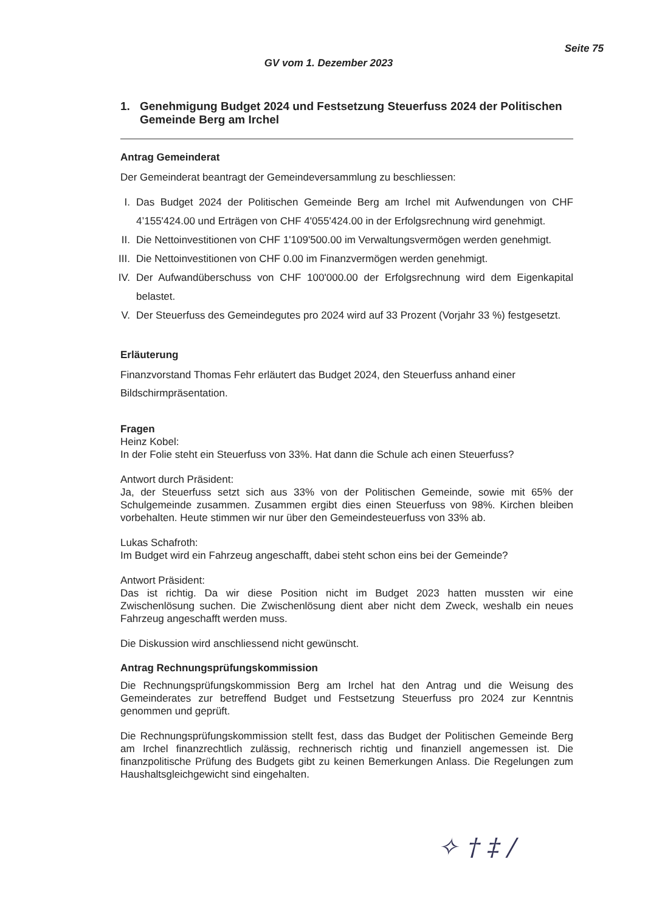Seite 75
GV vom 1. Dezember 2023
1. Genehmigung Budget 2024 und Festsetzung Steuerfuss 2024 der Politischen Gemeinde Berg am Irchel
Antrag Gemeinderat
Der Gemeinderat beantragt der Gemeindeversammlung zu beschliessen:
I. Das Budget 2024 der Politischen Gemeinde Berg am Irchel mit Aufwendungen von CHF 4’155'424.00 und Erträgen von CHF 4'055'424.00 in der Erfolgsrechnung wird genehmigt.
II.
Die Nettoinvestitionen von CHF 1'109'500.00 im Verwaltungsvermögen werden genehmigt.
III.
Die Nettoinvestitionen von CHF 0.00 im Finanzvermögen werden genehmigt.
IV.
Der Aufwandüberschuss von CHF 100'000.00 der Erfolgsrechnung wird dem Eigenkapital belastet.
V. Der Steuerfuss des Gemeindegutes pro 2024 wird auf 33 Prozent (Vorjahr 33 %) festgesetzt.
Erläuterung
Finanzvorstand Thomas Fehr erläutert das Budget 2024, den Steuerfuss anhand einer Bildschirmpräsentation.
Fragen
Heinz Kobel:
In der Folie steht ein Steuerfuss von 33%. Hat dann die Schule ach einen Steuerfuss?
Antwort durch Präsident:
Ja, der Steuerfuss setzt sich aus 33% von der Politischen Gemeinde, sowie mit 65% der Schulgemeinde zusammen. Zusammen ergibt dies einen Steuerfuss von 98%. Kirchen bleiben vorbehalten. Heute stimmen wir nur über den Gemeindesteuerfuss von 33% ab.
Lukas Schafroth:
Im Budget wird ein Fahrzeug angeschafft, dabei steht schon eins bei der Gemeinde?
Antwort Präsident:
Das ist richtig. Da wir diese Position nicht im Budget 2023 hatten mussten wir eine Zwischenlösung suchen. Die Zwischenlösung dient aber nicht dem Zweck, weshalb ein neues Fahrzeug angeschafft werden muss.
Die Diskussion wird anschliessend nicht gewünscht.
Antrag Rechnungsprüfungskommission
Die Rechnungsprüfungskommission Berg am Irchel hat den Antrag und die Weisung des Gemeinderates zur betreffend Budget und Festsetzung Steuerfuss pro 2024 zur Kenntnis genommen und geprüft.
Die Rechnungsprüfungskommission stellt fest, dass das Budget der Politischen Gemeinde Berg am Irchel finanzrechtlich zulässig, rechnerisch richtig und finanziell angemessen ist. Die finanzpolitische Prüfung des Budgets gibt zu keinen Bemerkungen Anlass. Die Regelungen zum Haushaltsgleichgewicht sind eingehalten.
✧ † ‡ /